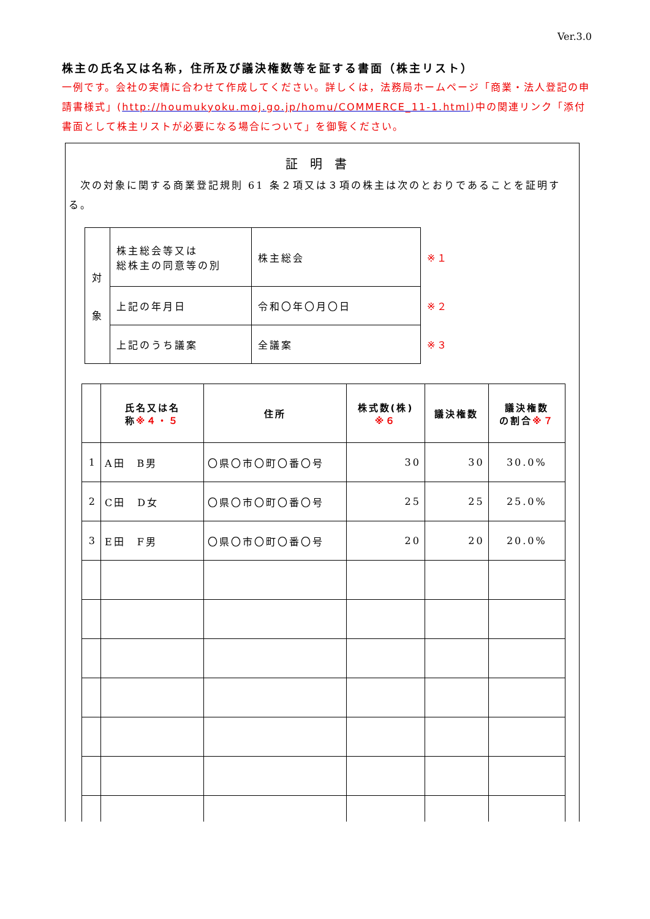Ver.3.0
株主の氏名又は名称，住所及び議決権数等を証する書面（株主リスト）
一例です。会社の実情に合わせて作成してください。詳しくは，法務局ホームページ「商業・法人登記の申請書様式」(http://houmukyoku.moj.go.jp/homu/COMMERCE_11-1.html)中の関連リンク「添付書面として株主リストが必要になる場合について」を御覧ください。
証明書
　次の対象に関する商業登記規則 61 条２項又は３項の株主は次のとおりであることを証明する。
| 対 象 | 株主総会等又は 総株主の同意等の別 | 株主総会 | ※１ |
| | 上記の年月日 | 令和〇年〇月〇日 | ※２ |
| | 上記のうち議案 | 全議案 | ※３ |
| | 氏名又は名 称 ※４・５ | 住所 | 株式数(株) ※６ | 議決権数 | 議決権数 の割合 ※７ |
| --- | --- | --- | --- | --- | --- |
| 1 | A田 B男 | 〇県〇市〇町〇番〇号 | 30 | 30 | 30.0% |
| 2 | C田 D女 | 〇県〇市〇町〇番〇号 | 25 | 25 | 25.0% |
| 3 | E田 F男 | 〇県〇市〇町〇番〇号 | 20 | 20 | 20.0% |